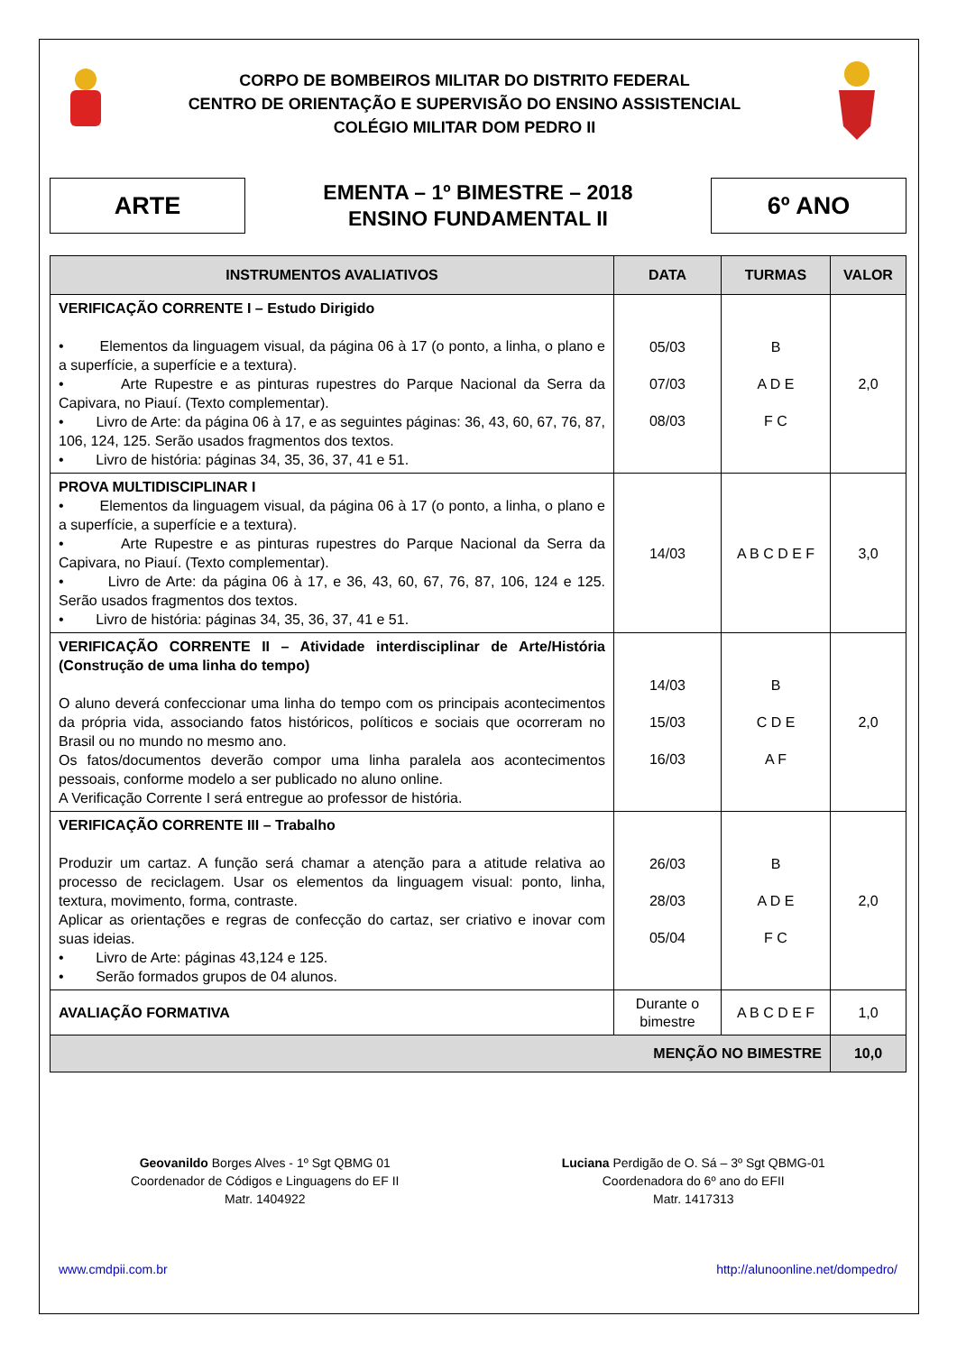CORPO DE BOMBEIROS MILITAR DO DISTRITO FEDERAL
CENTRO DE ORIENTAÇÃO E SUPERVISÃO DO ENSINO ASSISTENCIAL
COLÉGIO MILITAR DOM PEDRO II
ARTE
EMENTA – 1º BIMESTRE – 2018
ENSINO FUNDAMENTAL II
6º ANO
| INSTRUMENTOS AVALIATIVOS | DATA | TURMAS | VALOR |
| --- | --- | --- | --- |
| VERIFICAÇÃO CORRENTE I – Estudo Dirigido • Elementos da linguagem visual, da página 06 à 17 (o ponto, a linha, o plano e a superfície, a superfície e a textura). • Arte Rupestre e as pinturas rupestres do Parque Nacional da Serra da Capivara, no Piauí. (Texto complementar). • Livro de Arte: da página 06 à 17, e as seguintes páginas: 36, 43, 60, 67, 76, 87, 106, 124, 125. Serão usados fragmentos dos textos. • Livro de história: páginas 34, 35, 36, 37, 41 e 51. | 05/03 07/03 08/03 | B A D E F C | 2,0 |
| PROVA MULTIDISCIPLINAR I • Elementos da linguagem visual, da página 06 à 17 (o ponto, a linha, o plano e a superfície, a superfície e a textura). • Arte Rupestre e as pinturas rupestres do Parque Nacional da Serra da Capivara, no Piauí. (Texto complementar). • Livro de Arte: da página 06 à 17, e 36, 43, 60, 67, 76, 87, 106, 124 e 125. Serão usados fragmentos dos textos. • Livro de história: páginas 34, 35, 36, 37, 41 e 51. | 14/03 | A B C D E F | 3,0 |
| VERIFICAÇÃO CORRENTE II – Atividade interdisciplinar de Arte/História (Construção de uma linha do tempo) O aluno deverá confeccionar uma linha do tempo com os principais acontecimentos da própria vida, associando fatos históricos, políticos e sociais que ocorreram no Brasil ou no mundo no mesmo ano. Os fatos/documentos deverão compor uma linha paralela aos acontecimentos pessoais, conforme modelo a ser publicado no aluno online. A Verificação Corrente I será entregue ao professor de história. | 14/03 15/03 16/03 | B C D E A F | 2,0 |
| VERIFICAÇÃO CORRENTE III – Trabalho Produzir um cartaz. A função será chamar a atenção para a atitude relativa ao processo de reciclagem. Usar os elementos da linguagem visual: ponto, linha, textura, movimento, forma, contraste. Aplicar as orientações e regras de confecção do cartaz, ser criativo e inovar com suas ideias. • Livro de Arte: páginas 43,124 e 125. • Serão formados grupos de 04 alunos. | 26/03 28/03 05/04 | B A D E F C | 2,0 |
| AVALIAÇÃO FORMATIVA | Durante o bimestre | A B C D E F | 1,0 |
| MENÇÃO NO BIMESTRE | | | 10,0 |
Geovanildo Borges Alves - 1º Sgt QBMG 01
Coordenador de Códigos e Linguagens do EF II
Matr. 1404922
Luciana Perdigão de O. Sá – 3º Sgt QBMG-01
Coordenadora do 6º ano do EFII
Matr. 1417313
www.cmdpii.com.br http://alunoonline.net/dompedro/